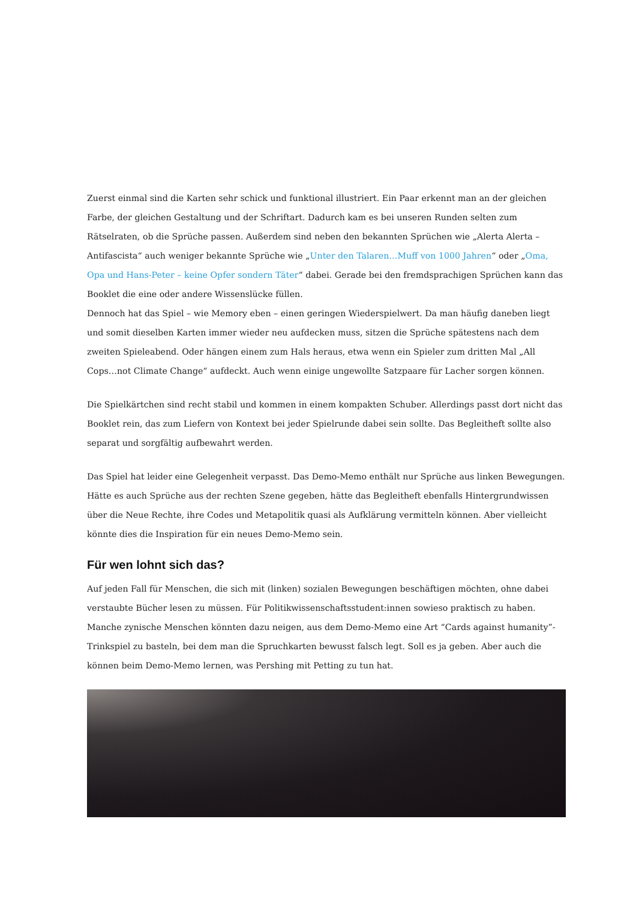Zuerst einmal sind die Karten sehr schick und funktional illustriert. Ein Paar erkennt man an der gleichen Farbe, der gleichen Gestaltung und der Schriftart. Dadurch kam es bei unseren Runden selten zum Rätselraten, ob die Sprüche passen. Außerdem sind neben den bekannten Sprüchen wie „Alerta Alerta – Antifascista“ auch weniger bekannte Sprüche wie „Unter den Talaren…Muff von 1000 Jahren“ oder „Oma, Opa und Hans-Peter – keine Opfer sondern Täter“ dabei. Gerade bei den fremdsprachigen Sprüchen kann das Booklet die eine oder andere Wissenslücke füllen.
Dennoch hat das Spiel – wie Memory eben – einen geringen Wiederspielwert. Da man häufig daneben liegt und somit dieselben Karten immer wieder neu aufdecken muss, sitzen die Sprüche spätestens nach dem zweiten Spieleabend. Oder hängen einem zum Hals heraus, etwa wenn ein Spieler zum dritten Mal „All Cops…not Climate Change“ aufdeckt. Auch wenn einige ungewollte Satzpaare für Lacher sorgen können.
Die Spielkärtchen sind recht stabil und kommen in einem kompakten Schuber. Allerdings passt dort nicht das Booklet rein, das zum Liefern von Kontext bei jeder Spielrunde dabei sein sollte. Das Begleitheft sollte also separat und sorgfältig aufbewahrt werden.
Das Spiel hat leider eine Gelegenheit verpasst. Das Demo-Memo enthält nur Sprüche aus linken Bewegungen. Hätte es auch Sprüche aus der rechten Szene gegeben, hätte das Begleitheft ebenfalls Hintergrundwissen über die Neue Rechte, ihre Codes und Metapolitik quasi als Aufklärung vermitteln können. Aber vielleicht könnte dies die Inspiration für ein neues Demo-Memo sein.
Für wen lohnt sich das?
Auf jeden Fall für Menschen, die sich mit (linken) sozialen Bewegungen beschäftigen möchten, ohne dabei verstaubte Bücher lesen zu müssen. Für Politikwissenschaftsstudent:innen sowieso praktisch zu haben. Manche zynische Menschen könnten dazu neigen, aus dem Demo-Memo eine Art “Cards against humanity”-Trinkspiel zu basteln, bei dem man die Spruchkarten bewusst falsch legt. Soll es ja geben. Aber auch die können beim Demo-Memo lernen, was Pershing mit Petting zu tun hat.